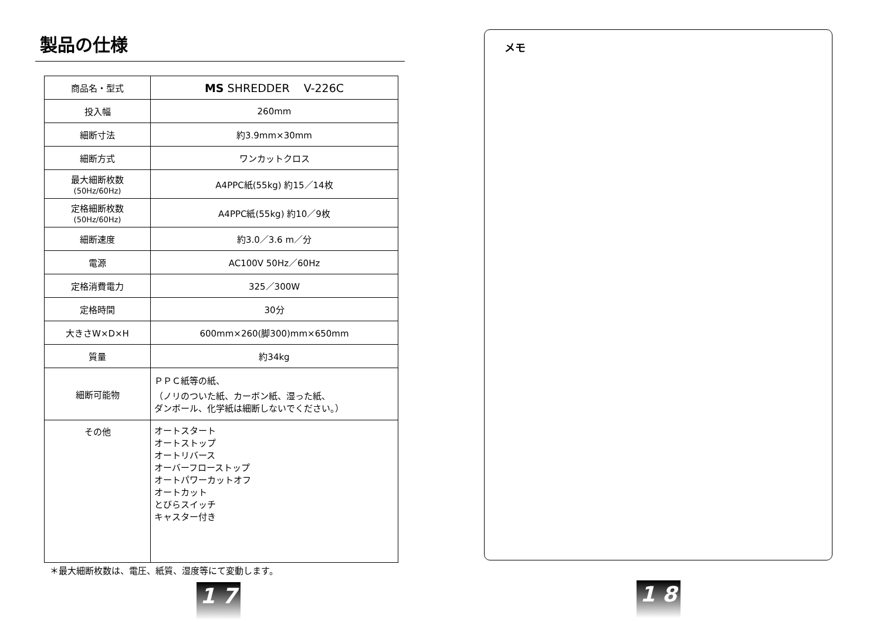製品の仕様
| 商品名・型式 | MS SHREDDER V-226C |
| 投入幅 | 260mm |
| 細断寸法 | 約3.9mm×30mm |
| 細断方式 | ワンカットクロス |
| 最大細断枚数 (50Hz/60Hz) | A4PPC紙(55kg) 約15／14枚 |
| 定格細断枚数 (50Hz/60Hz) | A4PPC紙(55kg) 約10／9枚 |
| 細断速度 | 約3.0／3.6 m／分 |
| 電源 | AC100V 50Hz／60Hz |
| 定格消費電力 | 325／300W |
| 定格時間 | 30分 |
| 大きさW×D×H | 600mm×260(脚300)mm×650mm |
| 質量 | 約34kg |
| 細断可能物 | ＰＰＣ紙等の紙、 （ノリのついた紙、カーボン紙、湿った紙、 ダンボール、化学紙は細断しないでください。） |
| その他 | オートスタート オートストップ オートリバース オーバーフローストップ オートパワーカットオフ オートカット とびらスイッチ キャスター付き |
＊最大細断枚数は、電圧、紙質、湿度等にて変動します。
1 7
メモ
1 8